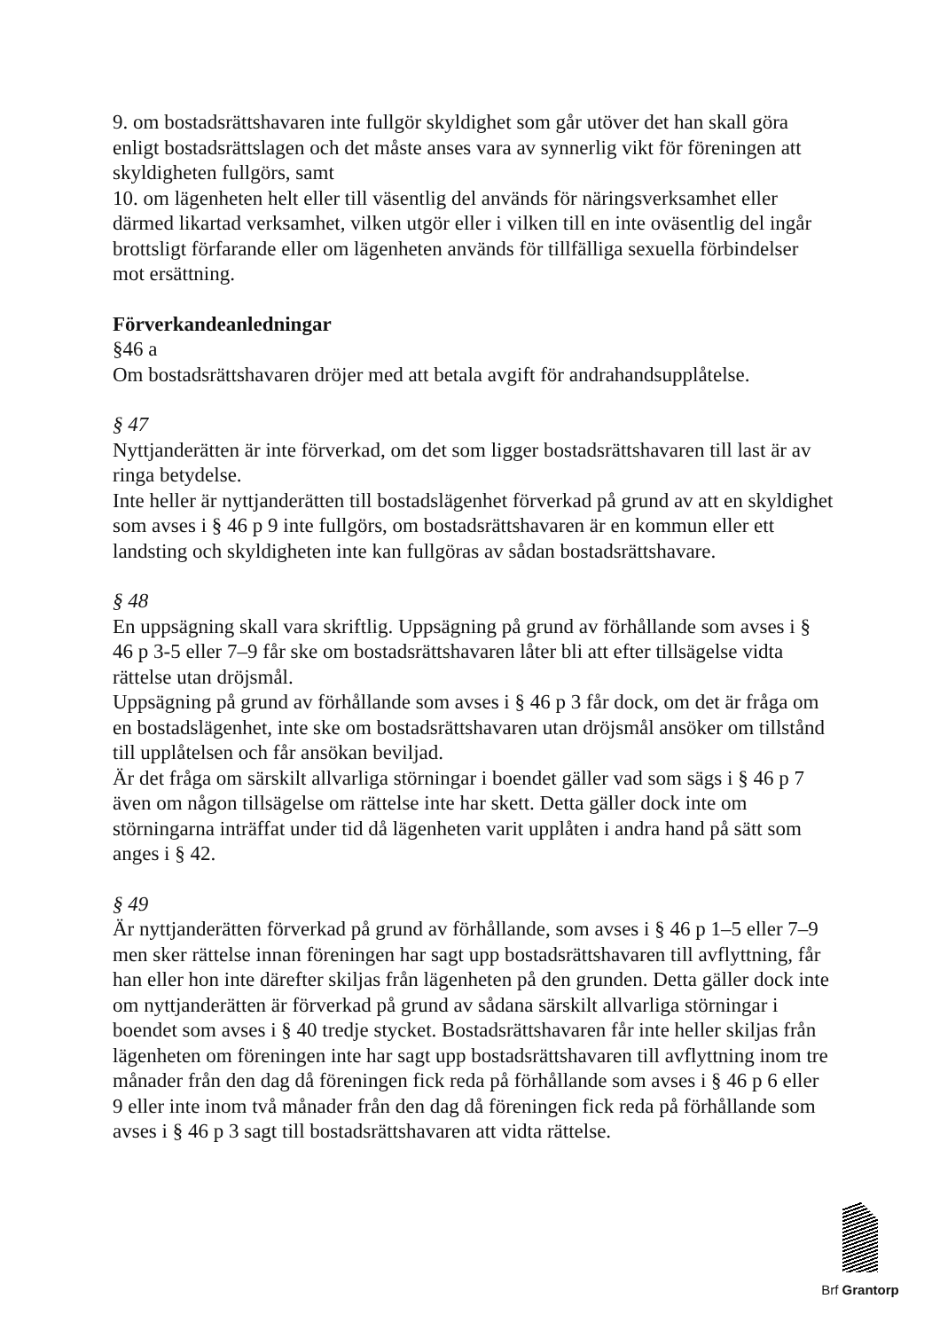9. om bostadsrättshavaren inte fullgör skyldighet som går utöver det han skall göra enligt bostadsrättslagen och det måste anses vara av synnerlig vikt för föreningen att skyldigheten fullgörs, samt
10. om lägenheten helt eller till väsentlig del används för näringsverksamhet eller därmed likartad verksamhet, vilken utgör eller i vilken till en inte oväsentlig del ingår brottsligt förfarande eller om lägenheten används för tillfälliga sexuella förbindelser mot ersättning.
Förverkandeanledningar
§46 a
Om bostadsrättshavaren dröjer med att betala avgift för andrahandsupplåtelse.
§ 47
Nyttjanderätten är inte förverkad, om det som ligger bostadsrättshavaren till last är av ringa betydelse.
Inte heller är nyttjanderätten till bostadslägenhet förverkad på grund av att en skyldighet som avses i § 46 p 9 inte fullgörs, om bostadsrättshavaren är en kommun eller ett landsting och skyldigheten inte kan fullgöras av sådan bostadsrättshavare.
§ 48
En uppsägning skall vara skriftlig. Uppsägning på grund av förhållande som avses i § 46 p 3-5 eller 7–9 får ske om bostadsrättshavaren låter bli att efter tillsägelse vidta rättelse utan dröjsmål.
Uppsägning på grund av förhållande som avses i § 46 p 3 får dock, om det är fråga om en bostadslägenhet, inte ske om bostadsrättshavaren utan dröjsmål ansöker om tillstånd till upplåtelsen och får ansökan beviljad.
Är det fråga om särskilt allvarliga störningar i boendet gäller vad som sägs i § 46 p 7 även om någon tillsägelse om rättelse inte har skett. Detta gäller dock inte om störningarna inträffat under tid då lägenheten varit upplåten i andra hand på sätt som anges i § 42.
§ 49
Är nyttjanderätten förverkad på grund av förhållande, som avses i § 46 p 1–5 eller 7–9 men sker rättelse innan föreningen har sagt upp bostadsrättshavaren till avflyttning, får han eller hon inte därefter skiljas från lägenheten på den grunden. Detta gäller dock inte om nyttjanderätten är förverkad på grund av sådana särskilt allvarliga störningar i boendet som avses i § 40 tredje stycket. Bostadsrättshavaren får inte heller skiljas från lägenheten om föreningen inte har sagt upp bostadsrättshavaren till avflyttning inom tre månader från den dag då föreningen fick reda på förhållande som avses i § 46 p 6 eller 9 eller inte inom två månader från den dag då föreningen fick reda på förhållande som avses i § 46 p 3 sagt till bostadsrättshavaren att vidta rättelse.
Brf Grantorp